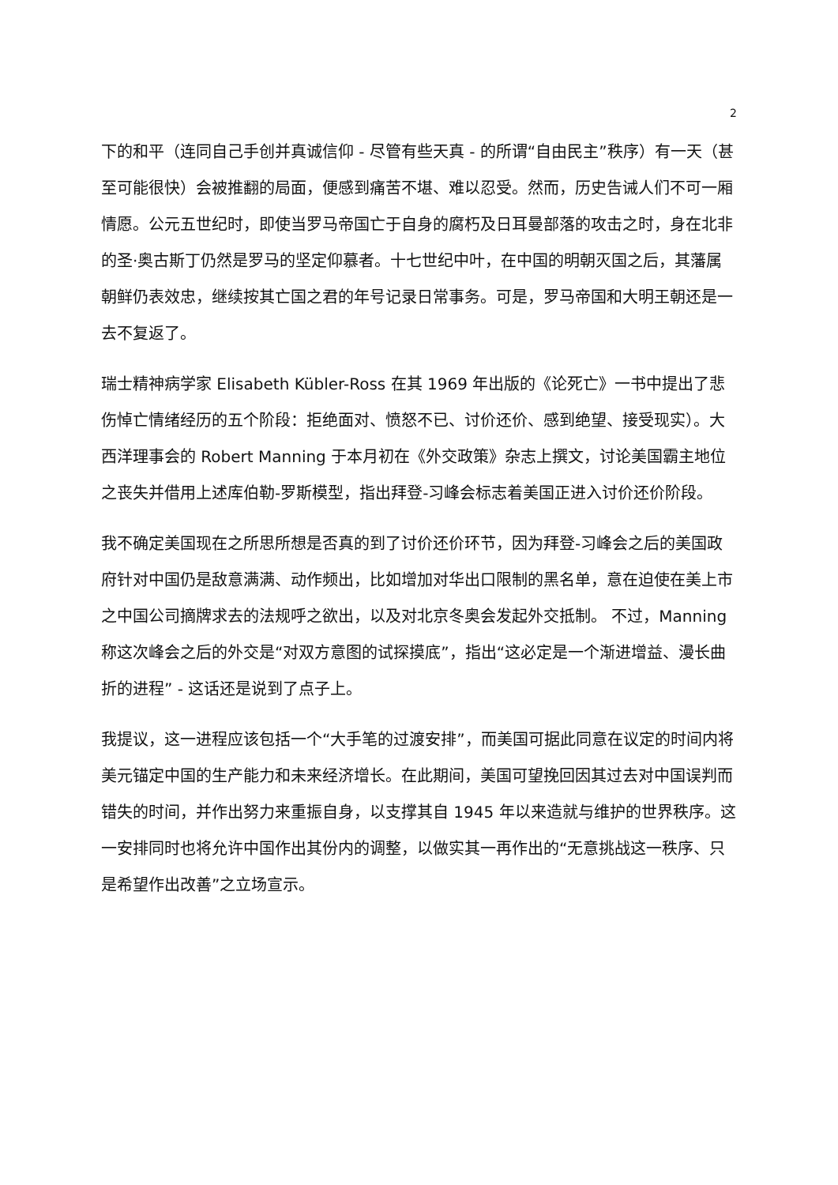2
下的和平（连同自己手创并真诚信仰 - 尽管有些天真 - 的所谓“自由民主”秩序）有一天（甚至可能很快）会被推翻的局面，便感到痛苦不堪、难以忍受。然而，历史告诫人们不可一厢情愿。公元五世纪时，即使当罗马帝国亡于自身的腐朽及日耳曼部落的攻击之时，身在北非的圣·奥古斯丁仍然是罗马的坚定仰慕者。十七世纪中叶，在中国的明朝灭国之后，其藩属朝鲜仍表效忠，继续按其亡国之君的年号记录日常事务。可是，罗马帝国和大明王朝还是一去不复返了。
瑞士精神病学家 Elisabeth Kübler-Ross 在其 1969 年出版的《论死亡》一书中提出了悲伤悼亡情绪经历的五个阶段：拒绝面对、愤怒不已、讨价还价、感到绝望、接受现实）。大西洋理事会的 Robert Manning 于本月初在《外交政策》杂志上撰文，讨论美国霸主地位之丧失并借用上述库伯勒-罗斯模型，指出拜登-习峰会标志着美国正进入讨价还价阶段。
我不确定美国现在之所思所想是否真的到了讨价还价环节，因为拜登-习峰会之后的美国政府针对中国仍是敌意满满、动作频出，比如增加对华出口限制的黑名单，意在迫使在美上市之中国公司摘牌求去的法规呼之欲出，以及对北京冬奥会发起外交抵制。 不过，Manning 称这次峰会之后的外交是“对双方意图的试探摸底”，指出“这必定是一个渐进增益、漫长曲折的进程” - 这话还是说到了点子上。
我提议，这一进程应该包括一个“大手笔的过渡安排”，而美国可据此同意在议定的时间内将美元锚定中国的生产能力和未来经济增长。在此期间，美国可望挽回因其过去对中国误判而错失的时间，并作出努力来重振自身，以支撑其自 1945 年以来造就与维护的世界秩序。这一安排同时也将允许中国作出其份内的调整，以做实其一再作出的“无意挑战这一秩序、只是希望作出改善”之立场宣示。